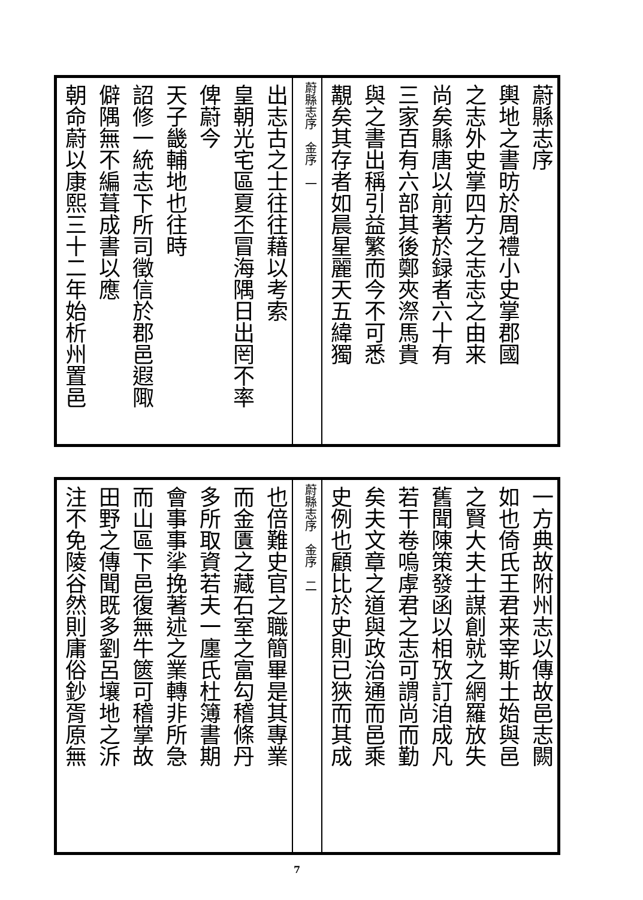蔚縣志序
輿地之書昉於周禮小史掌郡國
之志外史掌四方之志志之由来
尚矣縣唐以前著於録者六十有
三家百有六部其後鄭夾漈馬貴
與之書出稱引益繁而今不可悉
覯矣其存者如晨星麗天五緯獨
蔚縣志序　金序　一
出志古之士往往藉以考索
皇朝光宅區夏丕冒海隅日出罔不率
俾蔚今
天子畿輔地也往時
詔修一統志下所司徵信於郡邑遐陬
僻隅無不編葺成書以應
朝命蔚以康熙三十二年始析州置邑
一方典故附州志以傳故邑志闕
如也倚氏王君来宰斯土始與邑
之賢大夫士謀創就之網羅放失
舊聞陳策發函以相攷訂洎成凡
若干卷嗚虖君之志可謂尚而勤
矣夫文章之道與政治通而邑乘
史例也顧比於史則已狹而其成
蔚縣志序　金序　二
也倍難史官之職簡畢是其專業
而金匱之藏石室之富勾稽條丹
多所取資若夫一廛氏杜簿書期
會事事挲挽著述之業轉非所急
而山區下邑復無牛篋可稽掌故
田野之傳聞既多劉呂壤地之泝
注不免陵谷然則庸俗鈔胥原無
7